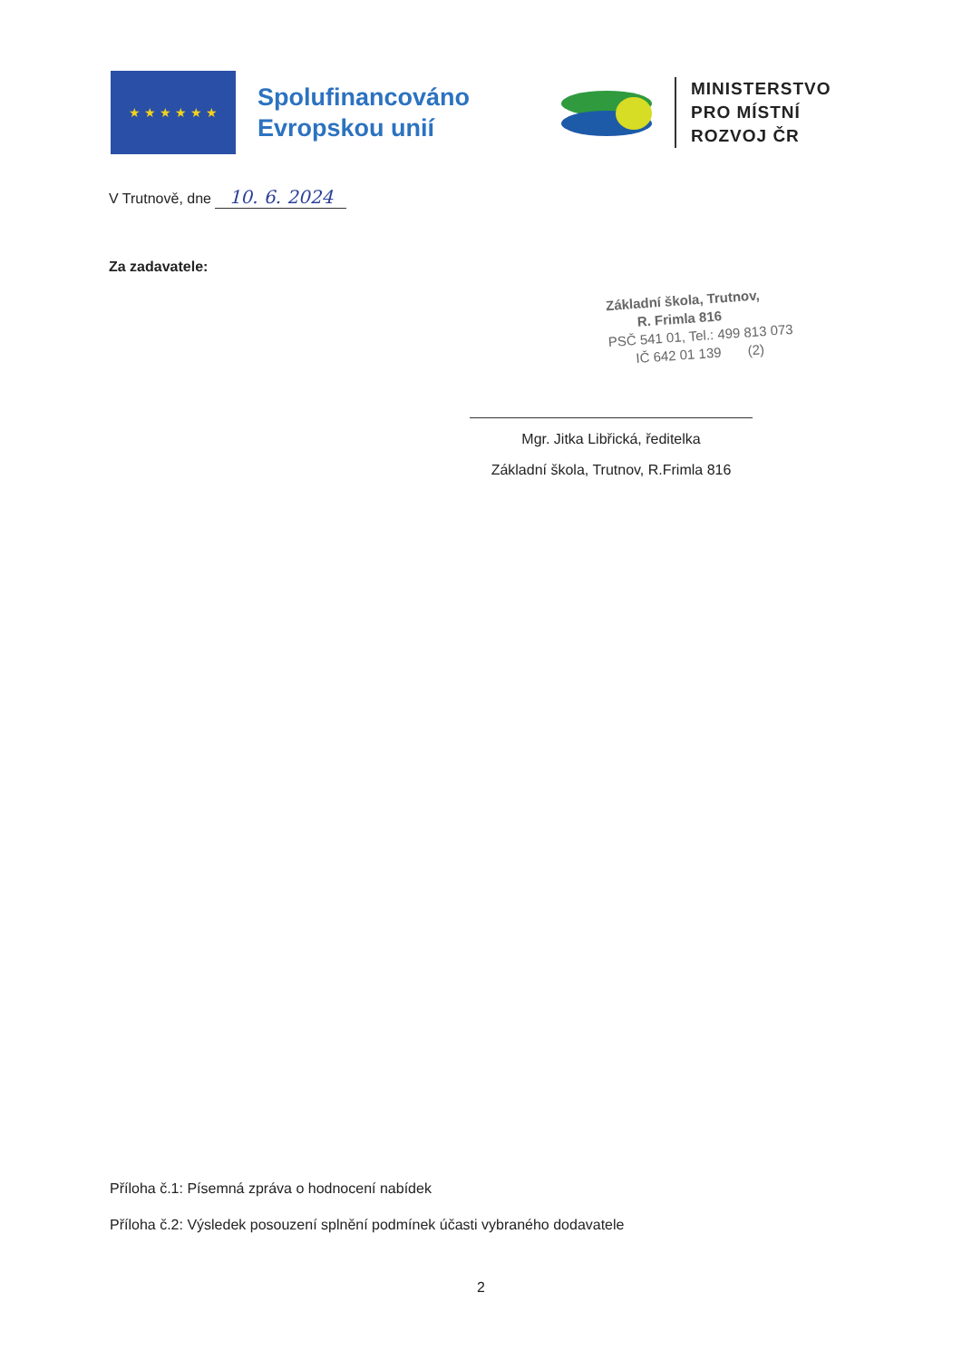★ ★ ★ ★ ★ ★
Spolufinancováno
Evropskou unií
MINISTERSTVO
PRO MÍSTNÍ
ROZVOJ ČR
V Trutnově, dne 10. 6. 2024
Za zadavatele:
Základní škola, Trutnov,
R. Frimla 816
PSČ 541 01, Tel.: 499 813 073
IČ 642 01 139 (2)
Mgr. Jitka Libřická, ředitelka
Základní škola, Trutnov, R.Frimla 816
Příloha č.1: Písemná zpráva o hodnocení nabídek
Příloha č.2: Výsledek posouzení splnění podmínek účasti vybraného dodavatele
2